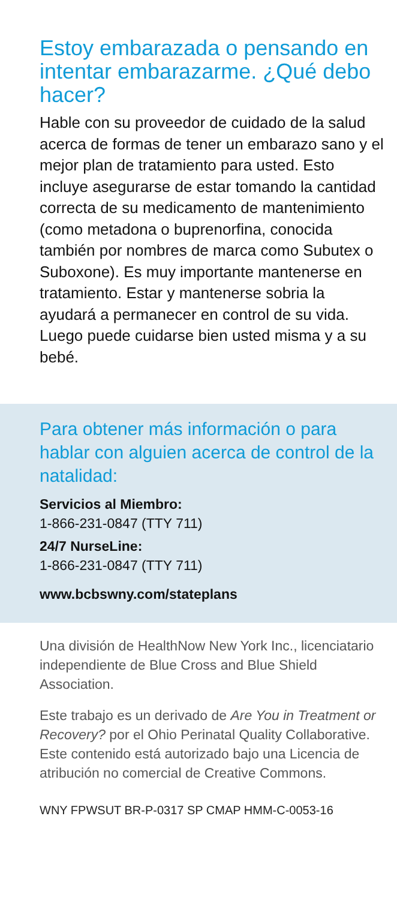Estoy embarazada o pensando en intentar embarazarme. ¿Qué debo hacer?
Hable con su proveedor de cuidado de la salud acerca de formas de tener un embarazo sano y el mejor plan de tratamiento para usted. Esto incluye asegurarse de estar tomando la cantidad correcta de su medicamento de mantenimiento (como metadona o buprenorfina, conocida también por nombres de marca como Subutex o Suboxone). Es muy importante mantenerse en tratamiento. Estar y mantenerse sobria la ayudará a permanecer en control de su vida. Luego puede cuidarse bien usted misma y a su bebé.
Para obtener más información o para hablar con alguien acerca de control de la natalidad:
Servicios al Miembro:
1-866-231-0847 (TTY 711)
24/7 NurseLine:
1-866-231-0847 (TTY 711)
www.bcbswny.com/stateplans
Una división de HealthNow New York Inc., licenciatario independiente de Blue Cross and Blue Shield Association.
Este trabajo es un derivado de Are You in Treatment or Recovery? por el Ohio Perinatal Quality Collaborative. Este contenido está autorizado bajo una Licencia de atribución no comercial de Creative Commons.
WNY FPWSUT BR-P-0317 SP CMAP HMM-C-0053-16